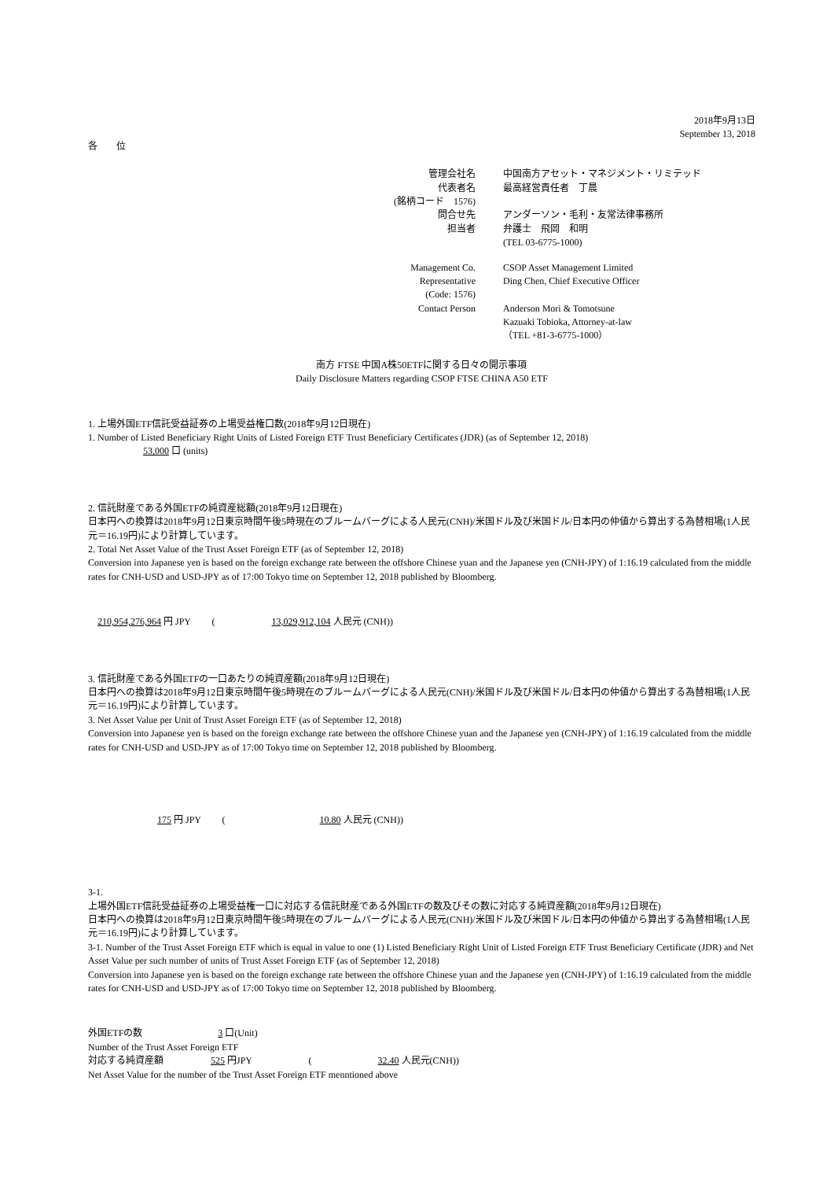2018年9月13日
September 13, 2018
各　　位
管理会社名
中国南方アセット・マネジメント・リミテッド
代表者名
最高経営責任者　丁晨
(銘柄コード　1576)
問合せ先
アンダーソン・毛利・友常法律事務所
担当者
弁護士　飛岡　和明
(TEL 03-6775-1000)
Management Co.
CSOP Asset Management Limited
Representative
Ding Chen, Chief Executive Officer
(Code: 1576)
Contact Person
Anderson Mori & Tomotsune
Kazuaki Tobioka, Attorney-at-law
（TEL +81-3-6775-1000）
南方 FTSE 中国A株50ETFに関する日々の開示事項
Daily Disclosure Matters regarding CSOP FTSE CHINA A50 ETF
1. 上場外国ETF信託受益証券の上場受益権口数(2018年9月12日現在)
1. Number of Listed Beneficiary Right Units of Listed Foreign ETF Trust Beneficiary Certificates (JDR) (as of September 12, 2018)
53,000 口 (units)
2. 信託財産である外国ETFの純資産総額(2018年9月12日現在)
日本円への換算は2018年9月12日東京時間午後5時現在のブルームバーグによる人民元(CNH)/米国ドル及び米国ドル/日本円の仲値から算出する為替相場(1人民元＝16.19円)により計算しています。
2. Total Net Asset Value of the Trust Asset Foreign ETF (as of September 12, 2018)
Conversion into Japanese yen is based on the foreign exchange rate between the offshore Chinese yuan and the Japanese yen (CNH-JPY) of 1:16.19 calculated from the middle rates for CNH-USD and USD-JPY as of 17:00 Tokyo time on September 12, 2018 published by Bloomberg.
210,954,276,964 円 JPY　　 (　　　　　　13,029,912,104 人民元 (CNH))
3. 信託財産である外国ETFの一口あたりの純資産額(2018年9月12日現在)
日本円への換算は2018年9月12日東京時間午後5時現在のブルームバーグによる人民元(CNH)/米国ドル及び米国ドル/日本円の仲値から算出する為替相場(1人民元＝16.19円)により計算しています。
3. Net Asset Value per Unit of Trust Asset Foreign ETF (as of September 12, 2018)
Conversion into Japanese yen is based on the foreign exchange rate between the offshore Chinese yuan and the Japanese yen (CNH-JPY) of 1:16.19 calculated from the middle rates for CNH-USD and USD-JPY as of 17:00 Tokyo time on September 12, 2018 published by Bloomberg.
175 円 JPY　　 (　　　　　　　　　　10.80 人民元 (CNH))
3-1.
上場外国ETF信託受益証券の上場受益権一口に対応する信託財産である外国ETFの数及びその数に対応する純資産額(2018年9月12日現在)
日本円への換算は2018年9月12日東京時間午後5時現在のブルームバーグによる人民元(CNH)/米国ドル及び米国ドル/日本円の仲値から算出する為替相場(1人民元＝16.19円)により計算しています。
3-1. Number of the Trust Asset Foreign ETF which is equal in value to one (1) Listed Beneficiary Right Unit of Listed Foreign ETF Trust Beneficiary Certificate (JDR) and Net Asset Value per such number of units of Trust Asset Foreign ETF (as of September 12, 2018)
Conversion into Japanese yen is based on the foreign exchange rate between the offshore Chinese yuan and the Japanese yen (CNH-JPY) of 1:16.19 calculated from the middle rates for CNH-USD and USD-JPY as of 17:00 Tokyo time on September 12, 2018 published by Bloomberg.
外国ETFの数　　　　　　　　3 口(Unit)
Number of the Trust Asset Foreign ETF
対応する純資産額　　　　　525 円JPY　　　　　　(　　　　　　　32.40 人民元(CNH))
Net Asset Value for the number of the Trust Asset Foreign ETF menntioned above